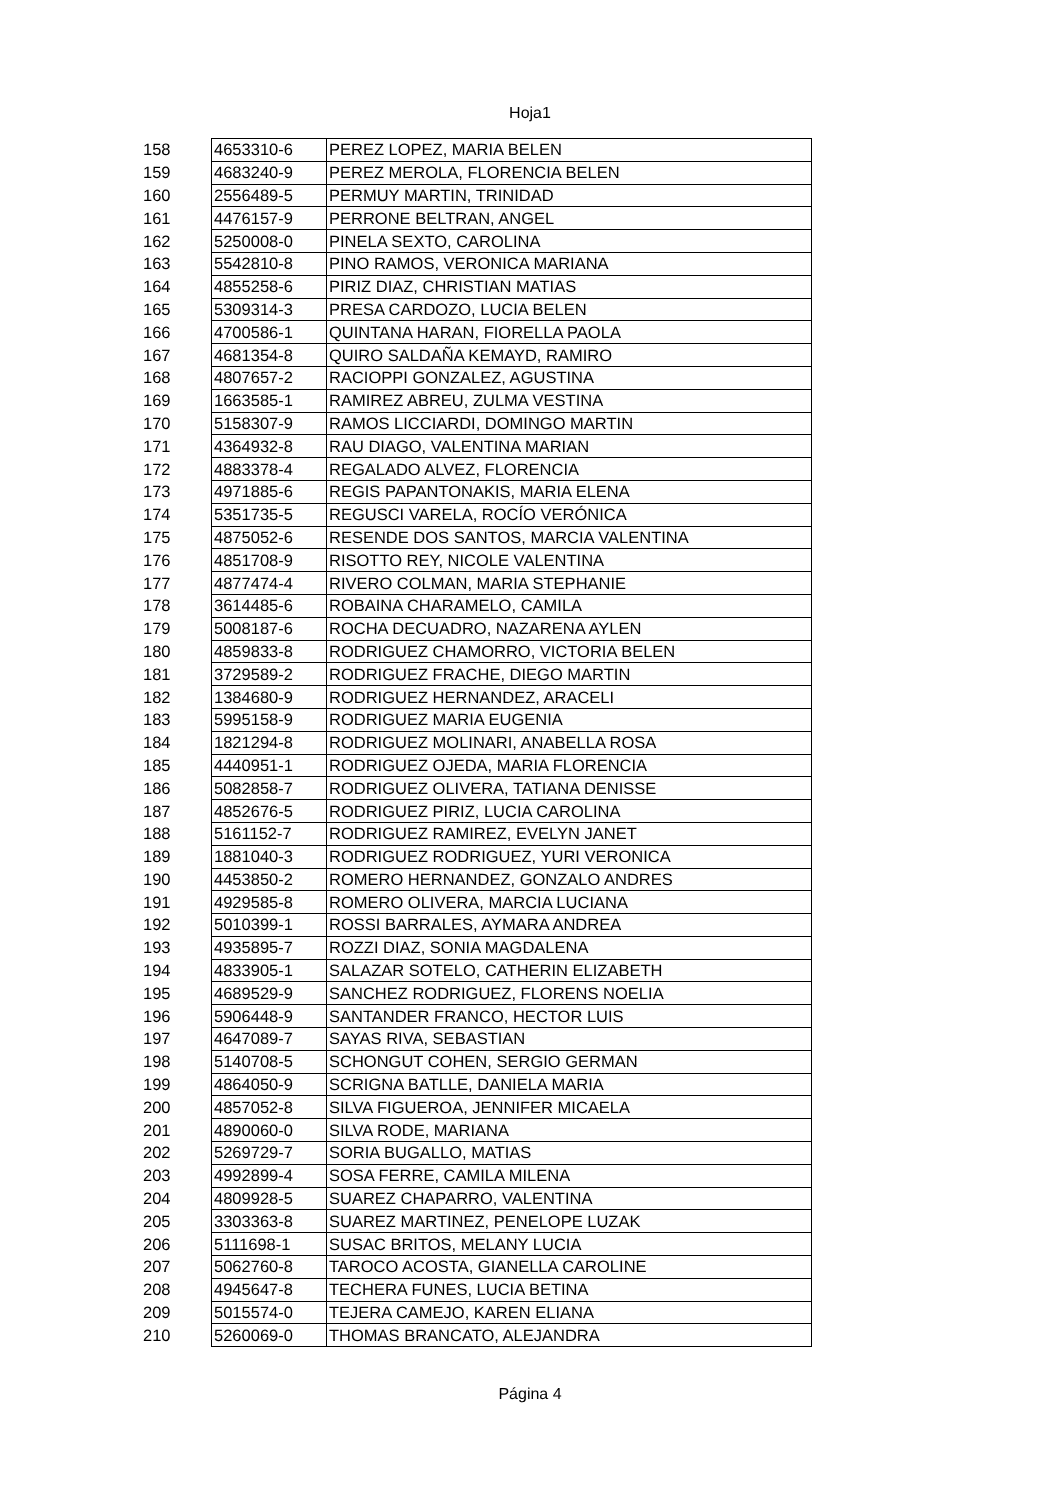Hoja1
| 158 | 4653310-6 | PEREZ LOPEZ, MARIA BELEN |
| 159 | 4683240-9 | PEREZ MEROLA, FLORENCIA BELEN |
| 160 | 2556489-5 | PERMUY MARTIN, TRINIDAD |
| 161 | 4476157-9 | PERRONE BELTRAN, ANGEL |
| 162 | 5250008-0 | PINELA SEXTO, CAROLINA |
| 163 | 5542810-8 | PINO RAMOS, VERONICA MARIANA |
| 164 | 4855258-6 | PIRIZ DIAZ, CHRISTIAN MATIAS |
| 165 | 5309314-3 | PRESA CARDOZO, LUCIA BELEN |
| 166 | 4700586-1 | QUINTANA HARAN, FIORELLA PAOLA |
| 167 | 4681354-8 | QUIRO SALDAÑA KEMAYD, RAMIRO |
| 168 | 4807657-2 | RACIOPPI GONZALEZ, AGUSTINA |
| 169 | 1663585-1 | RAMIREZ ABREU, ZULMA VESTINA |
| 170 | 5158307-9 | RAMOS LICCIARDI, DOMINGO MARTIN |
| 171 | 4364932-8 | RAU DIAGO, VALENTINA MARIAN |
| 172 | 4883378-4 | REGALADO ALVEZ, FLORENCIA |
| 173 | 4971885-6 | REGIS PAPANTONAKIS, MARIA ELENA |
| 174 | 5351735-5 | REGUSCI VARELA, ROCÍO VERÓNICA |
| 175 | 4875052-6 | RESENDE DOS SANTOS, MARCIA VALENTINA |
| 176 | 4851708-9 | RISOTTO REY, NICOLE VALENTINA |
| 177 | 4877474-4 | RIVERO COLMAN, MARIA STEPHANIE |
| 178 | 3614485-6 | ROBAINA CHARAMELO, CAMILA |
| 179 | 5008187-6 | ROCHA DECUADRO, NAZARENA AYLEN |
| 180 | 4859833-8 | RODRIGUEZ CHAMORRO, VICTORIA BELEN |
| 181 | 3729589-2 | RODRIGUEZ FRACHE, DIEGO MARTIN |
| 182 | 1384680-9 | RODRIGUEZ HERNANDEZ, ARACELI |
| 183 | 5995158-9 | RODRIGUEZ MARIA EUGENIA |
| 184 | 1821294-8 | RODRIGUEZ MOLINARI, ANABELLA ROSA |
| 185 | 4440951-1 | RODRIGUEZ OJEDA, MARIA FLORENCIA |
| 186 | 5082858-7 | RODRIGUEZ OLIVERA, TATIANA DENISSE |
| 187 | 4852676-5 | RODRIGUEZ PIRIZ, LUCIA CAROLINA |
| 188 | 5161152-7 | RODRIGUEZ RAMIREZ, EVELYN JANET |
| 189 | 1881040-3 | RODRIGUEZ RODRIGUEZ, YURI VERONICA |
| 190 | 4453850-2 | ROMERO HERNANDEZ, GONZALO ANDRES |
| 191 | 4929585-8 | ROMERO OLIVERA, MARCIA LUCIANA |
| 192 | 5010399-1 | ROSSI BARRALES, AYMARA ANDREA |
| 193 | 4935895-7 | ROZZI DIAZ, SONIA MAGDALENA |
| 194 | 4833905-1 | SALAZAR SOTELO, CATHERIN ELIZABETH |
| 195 | 4689529-9 | SANCHEZ RODRIGUEZ, FLORENS NOELIA |
| 196 | 5906448-9 | SANTANDER FRANCO, HECTOR LUIS |
| 197 | 4647089-7 | SAYAS RIVA, SEBASTIAN |
| 198 | 5140708-5 | SCHONGUT COHEN, SERGIO GERMAN |
| 199 | 4864050-9 | SCRIGNA BATLLE, DANIELA MARIA |
| 200 | 4857052-8 | SILVA FIGUEROA, JENNIFER MICAELA |
| 201 | 4890060-0 | SILVA RODE, MARIANA |
| 202 | 5269729-7 | SORIA BUGALLO, MATIAS |
| 203 | 4992899-4 | SOSA FERRE, CAMILA MILENA |
| 204 | 4809928-5 | SUAREZ CHAPARRO, VALENTINA |
| 205 | 3303363-8 | SUAREZ MARTINEZ, PENELOPE LUZAK |
| 206 | 5111698-1 | SUSAC BRITOS, MELANY LUCIA |
| 207 | 5062760-8 | TAROCO ACOSTA, GIANELLA CAROLINE |
| 208 | 4945647-8 | TECHERA FUNES, LUCIA BETINA |
| 209 | 5015574-0 | TEJERA CAMEJO, KAREN ELIANA |
| 210 | 5260069-0 | THOMAS BRANCATO, ALEJANDRA |
Página 4